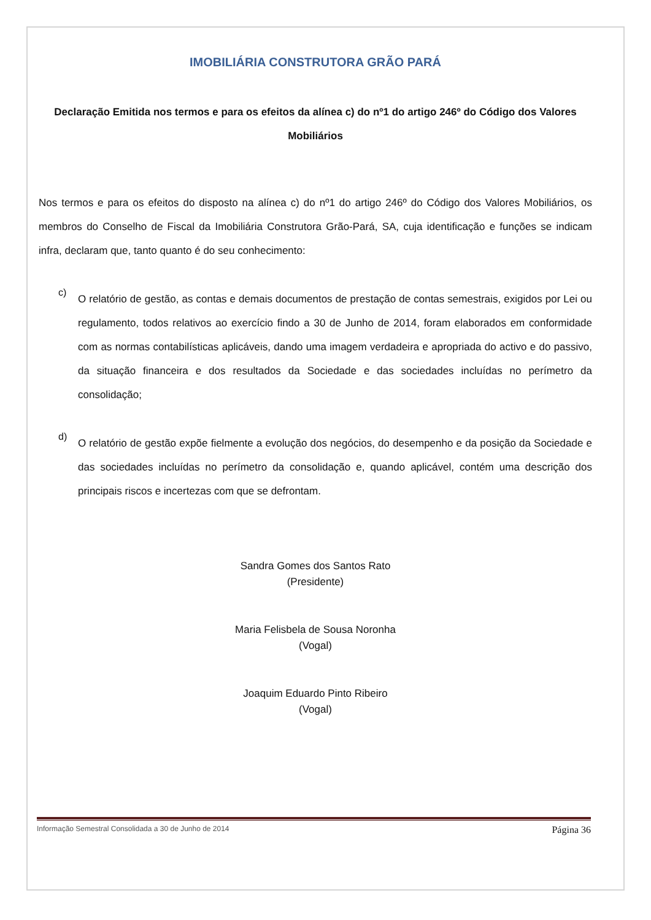IMOBILIÁRIA CONSTRUTORA GRÃO PARÁ
Declaração Emitida nos termos e para os efeitos da alínea c) do nº1 do artigo 246º do Código dos Valores Mobiliários
Nos termos e para os efeitos do disposto na alínea c) do nº1 do artigo 246º do Código dos Valores Mobiliários, os membros do Conselho de Fiscal da Imobiliária Construtora Grão-Pará, SA, cuja identificação e funções se indicam infra, declaram que, tanto quanto é do seu conhecimento:
c)
O relatório de gestão, as contas e demais documentos de prestação de contas semestrais, exigidos por Lei ou regulamento, todos relativos ao exercício findo a 30 de Junho de 2014, foram elaborados em conformidade com as normas contabilísticas aplicáveis, dando uma imagem verdadeira e apropriada do activo e do passivo, da situação financeira e dos resultados da Sociedade e das sociedades incluídas no perímetro da consolidação;
d)
O relatório de gestão expõe fielmente a evolução dos negócios, do desempenho e da posição da Sociedade e das sociedades incluídas no perímetro da consolidação e, quando aplicável, contém uma descrição dos principais riscos e incertezas com que se defrontam.
Sandra Gomes dos Santos Rato
(Presidente)
Maria Felisbela de Sousa Noronha
(Vogal)
Joaquim Eduardo Pinto Ribeiro
(Vogal)
Informação Semestral Consolidada a 30 de Junho de 2014 Página 36